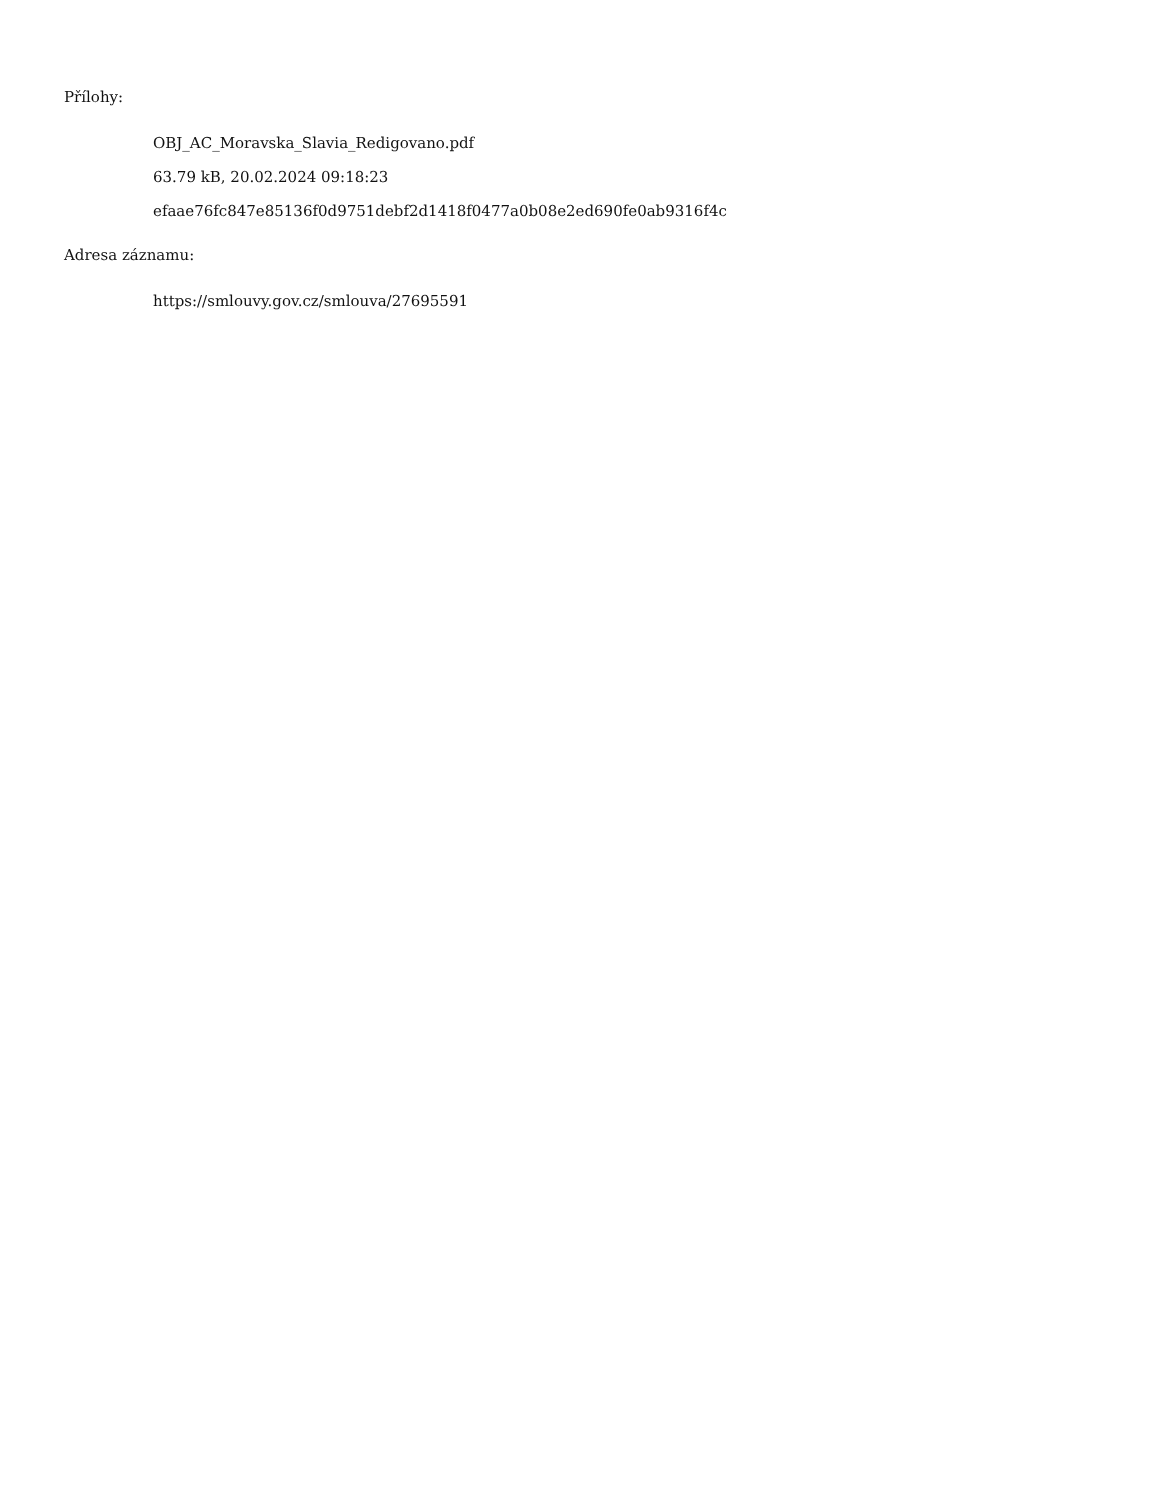Přílohy:
OBJ_AC_Moravska_Slavia_Redigovano.pdf
63.79 kB, 20.02.2024 09:18:23
efaae76fc847e85136f0d9751debf2d1418f0477a0b08e2ed690fe0ab9316f4c
Adresa záznamu:
https://smlouvy.gov.cz/smlouva/27695591